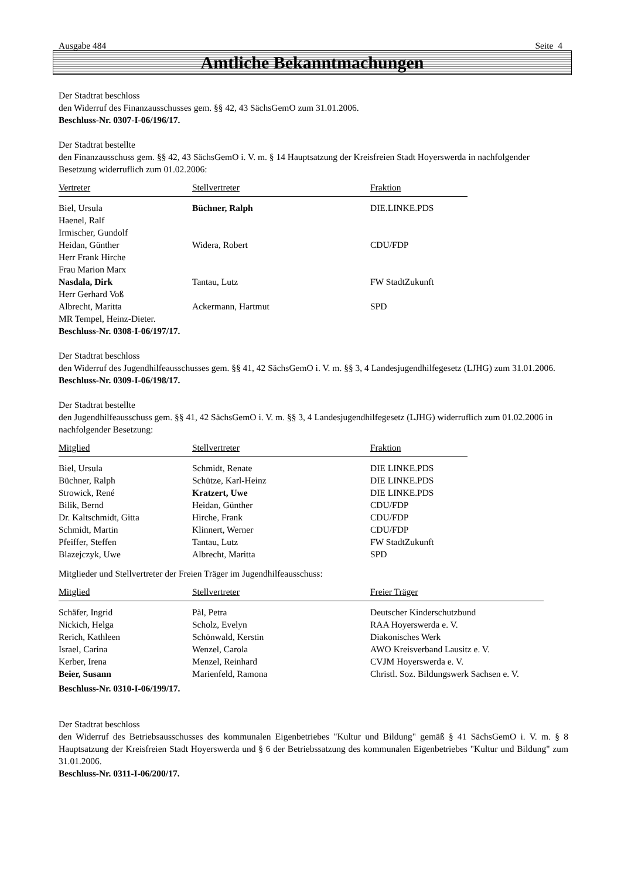Ausgabe 484 Seite 4
Amtliche Bekanntmachungen
Der Stadtrat beschloss
den Widerruf des Finanzausschusses gem. §§ 42, 43 SächsGemO zum 31.01.2006.
Beschluss-Nr. 0307-I-06/196/17.
Der Stadtrat bestellte
den Finanzausschuss gem. §§ 42, 43 SächsGemO i. V. m. § 14 Hauptsatzung der Kreisfreien Stadt Hoyerswerda in nachfolgender Besetzung widerruflich zum 01.02.2006:
| Vertreter | Stellvertreter | Fraktion |
| --- | --- | --- |
| Biel, Ursula | Büchner, Ralph | DIE.LINKE.PDS |
| Haenel, Ralf | | |
| Irmischer, Gundolf | | |
| Heidan, Günther | Widera, Robert | CDU/FDP |
| Herr Frank Hirche | | |
| Frau Marion Marx | | |
| Nasdala, Dirk | Tantau, Lutz | FW StadtZukunft |
| Herr Gerhard Voß | | |
| Albrecht, Maritta | Ackermann, Hartmut | SPD |
| MR Tempel, Heinz-Dieter. | | |
| Beschluss-Nr. 0308-I-06/197/17. | | |
Der Stadtrat beschloss
den Widerruf des Jugendhilfeausschusses gem. §§ 41, 42 SächsGemO i. V. m. §§ 3, 4 Landesjugendhilfegesetz (LJHG) zum 31.01.2006.
Beschluss-Nr. 0309-I-06/198/17.
Der Stadtrat bestellte
den Jugendhilfeausschuss gem. §§ 41, 42 SächsGemO i. V. m. §§ 3, 4 Landesjugendhilfegesetz (LJHG) widerruflich zum 01.02.2006 in nachfolgender Besetzung:
| Mitglied | Stellvertreter | Fraktion |
| --- | --- | --- |
| Biel, Ursula | Schmidt, Renate | DIE LINKE.PDS |
| Büchner, Ralph | Schütze, Karl-Heinz | DIE LINKE.PDS |
| Strowick, René | Kratzert, Uwe | DIE LINKE.PDS |
| Bilik, Bernd | Heidan, Günther | CDU/FDP |
| Dr. Kaltschmidt, Gitta | Hirche, Frank | CDU/FDP |
| Schmidt, Martin | Klinnert, Werner | CDU/FDP |
| Pfeiffer, Steffen | Tantau, Lutz | FW StadtZukunft |
| Blazejczyk, Uwe | Albrecht, Maritta | SPD |
Mitglieder und Stellvertreter der Freien Träger im Jugendhilfeausschuss:
| Mitglied | Stellvertreter | Freier Träger |
| --- | --- | --- |
| Schäfer, Ingrid | Pàl, Petra | Deutscher Kinderschutzbund |
| Nickich, Helga | Scholz, Evelyn | RAA Hoyerswerda e. V. |
| Rerich, Kathleen | Schönwald, Kerstin | Diakonisches Werk |
| Israel, Carina | Wenzel, Carola | AWO Kreisverband Lausitz e. V. |
| Kerber, Irena | Menzel, Reinhard | CVJM Hoyerswerda e. V. |
| Beier, Susann | Marienfeld, Ramona | Christl. Soz. Bildungswerk Sachsen e. V. |
| Beschluss-Nr. 0310-I-06/199/17. | | |
Der Stadtrat beschloss
den Widerruf des Betriebsausschusses des kommunalen Eigenbetriebes "Kultur und Bildung" gemäß § 41 SächsGemO i. V. m. § 8 Hauptsatzung der Kreisfreien Stadt Hoyerswerda und § 6 der Betriebssatzung des kommunalen Eigenbetriebes "Kultur und Bildung" zum 31.01.2006.
Beschluss-Nr. 0311-I-06/200/17.